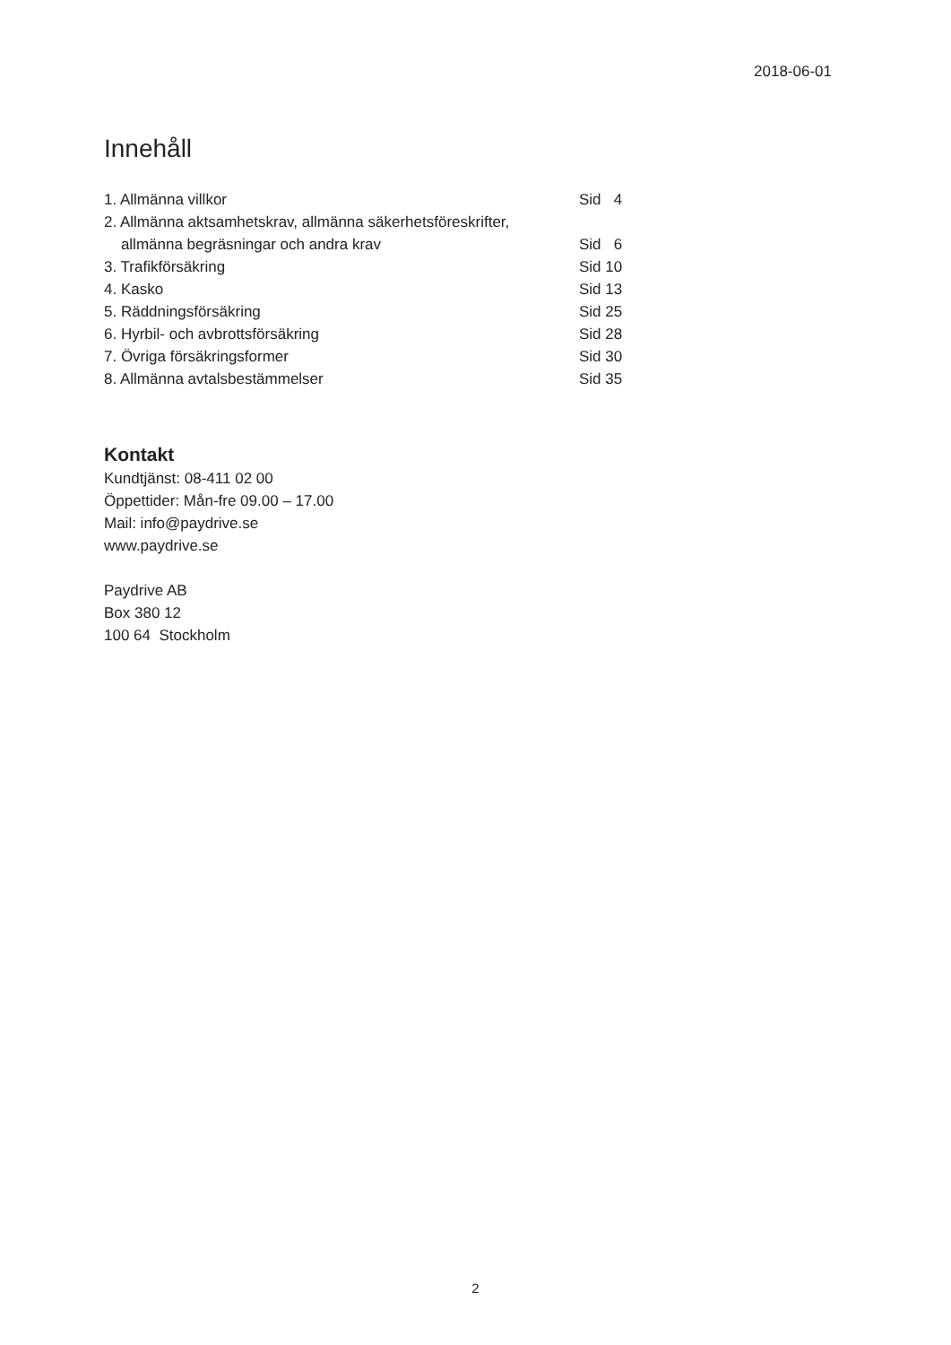2018-06-01
Innehåll
| 1. Allmänna villkor | Sid 4 |
| 2. Allmänna aktsamhetskrav, allmänna säkerhetsföreskrifter, allmänna begräsningar och andra krav | Sid 6 |
| 3. Trafikförsäkring | Sid 10 |
| 4. Kasko | Sid 13 |
| 5. Räddningsförsäkring | Sid 25 |
| 6. Hyrbil- och avbrottsförsäkring | Sid 28 |
| 7. Övriga försäkringsformer | Sid 30 |
| 8. Allmänna avtalsbestämmelser | Sid 35 |
Kontakt
Kundtjänst: 08-411 02 00
Öppettider: Mån-fre 09.00 – 17.00
Mail: info@paydrive.se
www.paydrive.se
Paydrive AB
Box 380 12
100 64 Stockholm
2